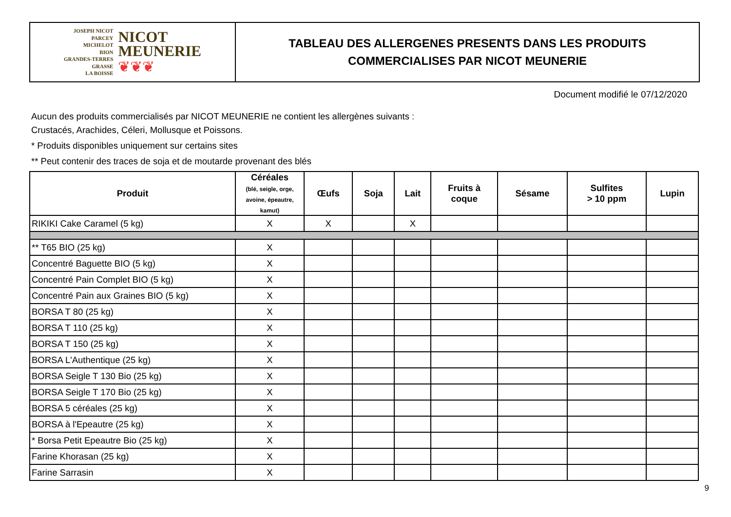JOSEPH NICOT
PARCEY
MICHELOT
BION
GRANDES-TERRES
GRASSE
LA BOISSE
NICOT
MEUNERIE
❦❦❦
TABLEAU DES ALLERGENES PRESENTS DANS LES PRODUITS
COMMERCIALISES PAR NICOT MEUNERIE
Document modifié le 07/12/2020
Aucun des produits commercialisés par NICOT MEUNERIE ne contient les allergènes suivants :
Crustacés, Arachides, Céleri, Mollusque et Poissons.
* Produits disponibles uniquement sur certains sites
** Peut contenir des traces de soja et de moutarde provenant des blés
| Produit | Céréales (blé, seigle, orge, avoine, épeautre, kamut) | Œufs | Soja | Lait | Fruits à coque | Sésame | Sulfites > 10 ppm | Lupin |
| --- | --- | --- | --- | --- | --- | --- | --- | --- |
| RIKIKI Cake Caramel (5 kg) | X | X | | X | | | | |
| ** T65 BIO (25 kg) | X | | | | | | | |
| Concentré Baguette BIO (5 kg) | X | | | | | | | |
| Concentré Pain Complet BIO (5 kg) | X | | | | | | | |
| Concentré Pain aux Graines BIO (5 kg) | X | | | | | | | |
| BORSA T 80 (25 kg) | X | | | | | | | |
| BORSA T 110 (25 kg) | X | | | | | | | |
| BORSA T 150 (25 kg) | X | | | | | | | |
| BORSA L'Authentique (25 kg) | X | | | | | | | |
| BORSA Seigle T 130 Bio (25 kg) | X | | | | | | | |
| BORSA Seigle T 170 Bio (25 kg) | X | | | | | | | |
| BORSA 5 céréales (25 kg) | X | | | | | | | |
| BORSA à l'Epeautre (25 kg) | X | | | | | | | |
| * Borsa Petit Epeautre Bio (25 kg) | X | | | | | | | |
| Farine Khorasan (25 kg) | X | | | | | | | |
| Farine Sarrasin | X | | | | | | | |
9